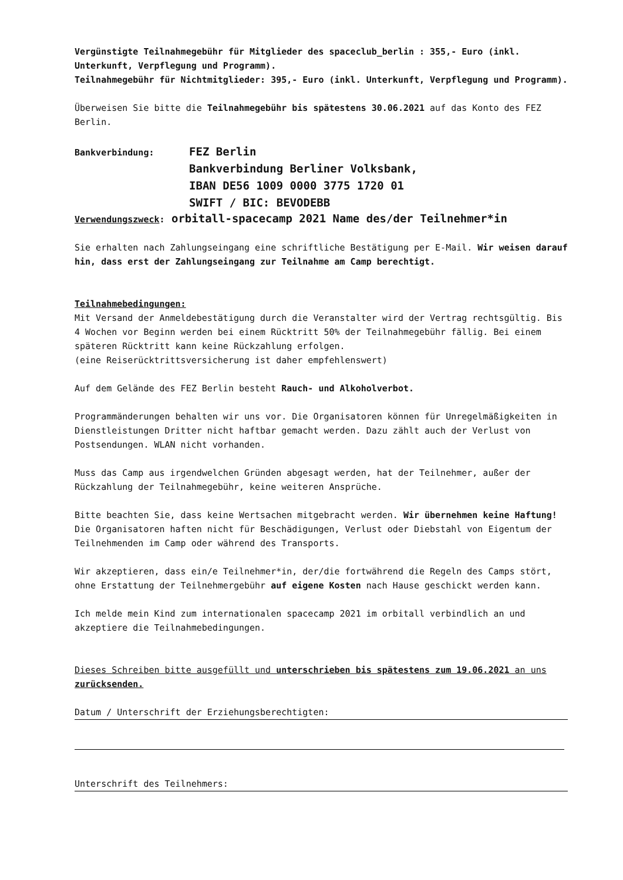Vergünstigte Teilnahmegebühr für Mitglieder des spaceclub_berlin : 355,- Euro (inkl. Unterkunft, Verpflegung und Programm).
Teilnahmegebühr für Nichtmitglieder: 395,- Euro (inkl. Unterkunft, Verpflegung und Programm).
Überweisen Sie bitte die Teilnahmegebühr bis spätestens 30.06.2021 auf das Konto des FEZ Berlin.
Bankverbindung:
FEZ Berlin
Bankverbindung Berliner Volksbank,
IBAN DE56 1009 0000 3775 1720 01
SWIFT / BIC: BEVODEBB
Verwendungszweck: orbitall-spacecamp 2021 Name des/der Teilnehmer*in
Sie erhalten nach Zahlungseingang eine schriftliche Bestätigung per E-Mail. Wir weisen darauf hin, dass erst der Zahlungseingang zur Teilnahme am Camp berechtigt.
Teilnahmebedingungen:
Mit Versand der Anmeldebestätigung durch die Veranstalter wird der Vertrag rechtsgültig. Bis 4 Wochen vor Beginn werden bei einem Rücktritt 50% der Teilnahmegebühr fällig. Bei einem späteren Rücktritt kann keine Rückzahlung erfolgen.
(eine Reiserücktrittsversicherung ist daher empfehlenswert)
Auf dem Gelände des FEZ Berlin besteht Rauch- und Alkoholverbot.
Programmänderungen behalten wir uns vor. Die Organisatoren können für Unregelmäßigkeiten in Dienstleistungen Dritter nicht haftbar gemacht werden. Dazu zählt auch der Verlust von Postsendungen. WLAN nicht vorhanden.
Muss das Camp aus irgendwelchen Gründen abgesagt werden, hat der Teilnehmer, außer der Rückzahlung der Teilnahmegebühr, keine weiteren Ansprüche.
Bitte beachten Sie, dass keine Wertsachen mitgebracht werden. Wir übernehmen keine Haftung! Die Organisatoren haften nicht für Beschädigungen, Verlust oder Diebstahl von Eigentum der Teilnehmenden im Camp oder während des Transports.
Wir akzeptieren, dass ein/e Teilnehmer*in, der/die fortwährend die Regeln des Camps stört, ohne Erstattung der Teilnehmergebühr auf eigene Kosten nach Hause geschickt werden kann.
Ich melde mein Kind zum internationalen spacecamp 2021 im orbitall verbindlich an und akzeptiere die Teilnahmebedingungen.
Dieses Schreiben bitte ausgefüllt und unterschrieben bis spätestens zum 19.06.2021 an uns zurücksenden.
Datum / Unterschrift der Erziehungsberechtigten:
Unterschrift des Teilnehmers: